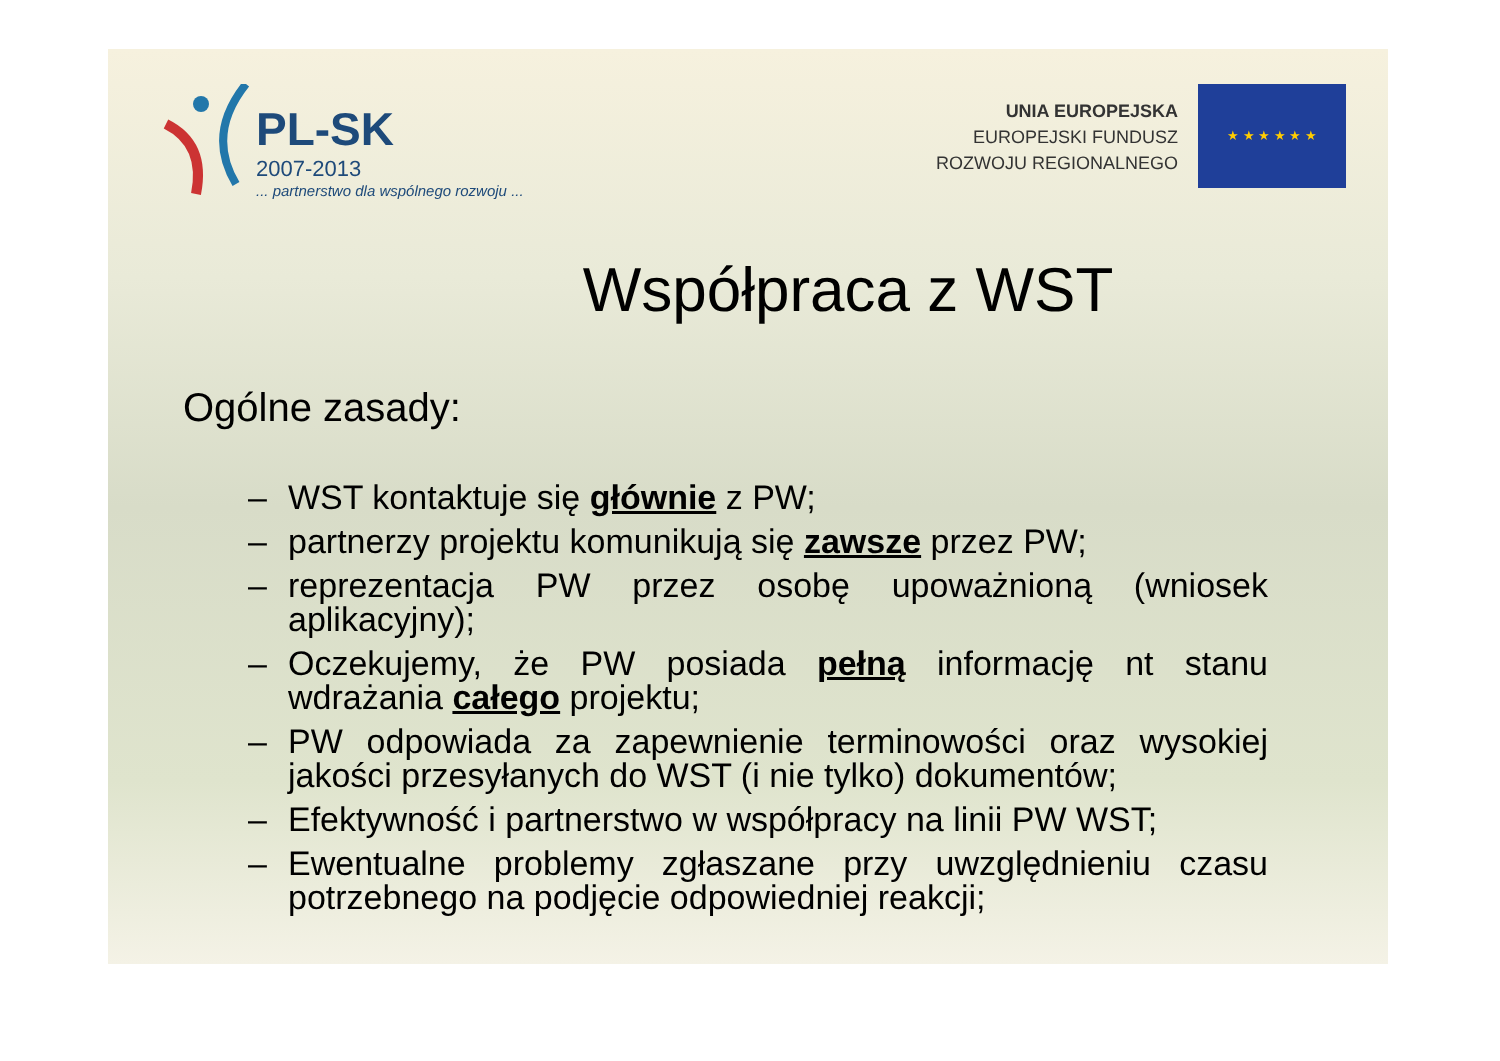PL-SK
2007-2013
... partnerstwo dla wspólnego rozwoju ...
UNIA EUROPEJSKA
EUROPEJSKI FUNDUSZ
ROZWOJU REGIONALNEGO
★ ★ ★ ★ ★ ★
Współpraca z WST
Ogólne zasady:
– WST kontaktuje się głównie z PW;
– partnerzy projektu komunikują się zawsze przez PW;
– reprezentacja PW przez osobę upoważnioną (wniosek aplikacyjny);
– Oczekujemy, że PW posiada pełną informację nt stanu wdrażania całego projektu;
– PW odpowiada za zapewnienie terminowości oraz wysokiej jakości przesyłanych do WST (i nie tylko) dokumentów;
– Efektywność i partnerstwo w współpracy na linii PW WST;
– Ewentualne problemy zgłaszane przy uwzględnieniu czasu potrzebnego na podjęcie odpowiedniej reakcji;